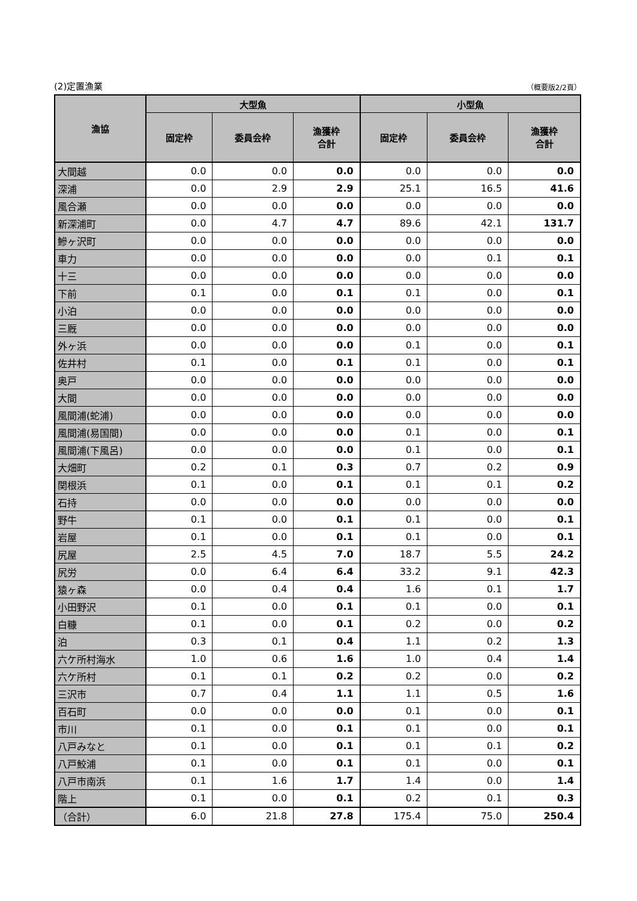(2)定置漁業 （概要版2/2頁）
| 漁協 | 大型魚 | | | 小型魚 | | |
| --- | --- | --- | --- | --- | --- | --- |
| | 固定枠 | 委員会枠 | 漁獲枠 合計 | 固定枠 | 委員会枠 | 漁獲枠 合計 |
| 大間越 | 0.0 | 0.0 | 0.0 | 0.0 | 0.0 | 0.0 |
| 深浦 | 0.0 | 2.9 | 2.9 | 25.1 | 16.5 | 41.6 |
| 風合瀬 | 0.0 | 0.0 | 0.0 | 0.0 | 0.0 | 0.0 |
| 新深浦町 | 0.0 | 4.7 | 4.7 | 89.6 | 42.1 | 131.7 |
| 鰺ヶ沢町 | 0.0 | 0.0 | 0.0 | 0.0 | 0.0 | 0.0 |
| 車力 | 0.0 | 0.0 | 0.0 | 0.0 | 0.1 | 0.1 |
| 十三 | 0.0 | 0.0 | 0.0 | 0.0 | 0.0 | 0.0 |
| 下前 | 0.1 | 0.0 | 0.1 | 0.1 | 0.0 | 0.1 |
| 小泊 | 0.0 | 0.0 | 0.0 | 0.0 | 0.0 | 0.0 |
| 三厩 | 0.0 | 0.0 | 0.0 | 0.0 | 0.0 | 0.0 |
| 外ヶ浜 | 0.0 | 0.0 | 0.0 | 0.1 | 0.0 | 0.1 |
| 佐井村 | 0.1 | 0.0 | 0.1 | 0.1 | 0.0 | 0.1 |
| 奥戸 | 0.0 | 0.0 | 0.0 | 0.0 | 0.0 | 0.0 |
| 大間 | 0.0 | 0.0 | 0.0 | 0.0 | 0.0 | 0.0 |
| 風間浦(蛇浦) | 0.0 | 0.0 | 0.0 | 0.0 | 0.0 | 0.0 |
| 風間浦(易国間) | 0.0 | 0.0 | 0.0 | 0.1 | 0.0 | 0.1 |
| 風間浦(下風呂) | 0.0 | 0.0 | 0.0 | 0.1 | 0.0 | 0.1 |
| 大畑町 | 0.2 | 0.1 | 0.3 | 0.7 | 0.2 | 0.9 |
| 関根浜 | 0.1 | 0.0 | 0.1 | 0.1 | 0.1 | 0.2 |
| 石持 | 0.0 | 0.0 | 0.0 | 0.0 | 0.0 | 0.0 |
| 野牛 | 0.1 | 0.0 | 0.1 | 0.1 | 0.0 | 0.1 |
| 岩屋 | 0.1 | 0.0 | 0.1 | 0.1 | 0.0 | 0.1 |
| 尻屋 | 2.5 | 4.5 | 7.0 | 18.7 | 5.5 | 24.2 |
| 尻労 | 0.0 | 6.4 | 6.4 | 33.2 | 9.1 | 42.3 |
| 猿ヶ森 | 0.0 | 0.4 | 0.4 | 1.6 | 0.1 | 1.7 |
| 小田野沢 | 0.1 | 0.0 | 0.1 | 0.1 | 0.0 | 0.1 |
| 白糠 | 0.1 | 0.0 | 0.1 | 0.2 | 0.0 | 0.2 |
| 泊 | 0.3 | 0.1 | 0.4 | 1.1 | 0.2 | 1.3 |
| 六ケ所村海水 | 1.0 | 0.6 | 1.6 | 1.0 | 0.4 | 1.4 |
| 六ケ所村 | 0.1 | 0.1 | 0.2 | 0.2 | 0.0 | 0.2 |
| 三沢市 | 0.7 | 0.4 | 1.1 | 1.1 | 0.5 | 1.6 |
| 百石町 | 0.0 | 0.0 | 0.0 | 0.1 | 0.0 | 0.1 |
| 市川 | 0.1 | 0.0 | 0.1 | 0.1 | 0.0 | 0.1 |
| 八戸みなと | 0.1 | 0.0 | 0.1 | 0.1 | 0.1 | 0.2 |
| 八戸鮫浦 | 0.1 | 0.0 | 0.1 | 0.1 | 0.0 | 0.1 |
| 八戸市南浜 | 0.1 | 1.6 | 1.7 | 1.4 | 0.0 | 1.4 |
| 階上 | 0.1 | 0.0 | 0.1 | 0.2 | 0.1 | 0.3 |
| （合計） | 6.0 | 21.8 | 27.8 | 175.4 | 75.0 | 250.4 |